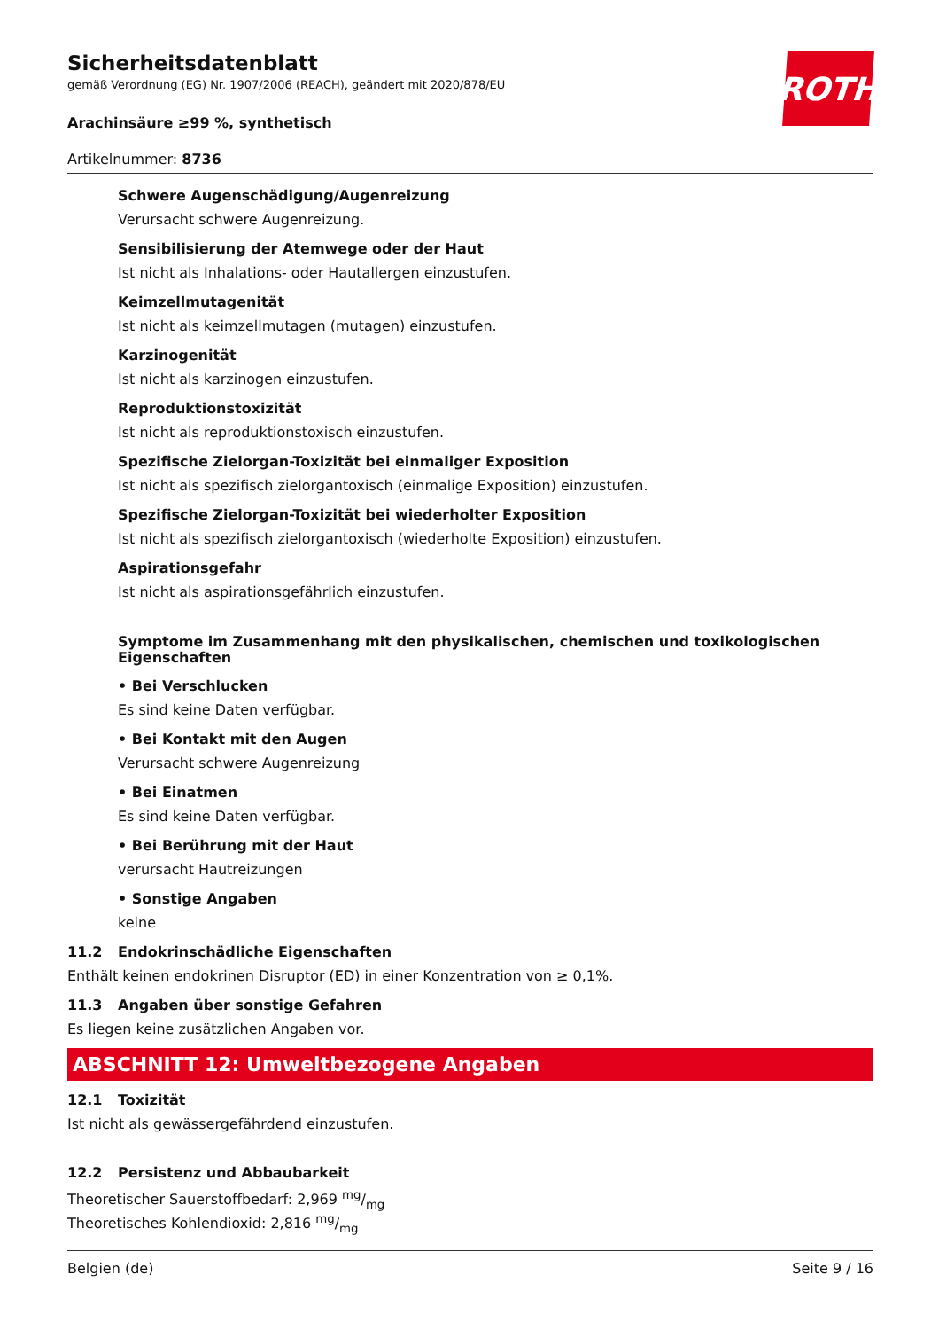Sicherheitsdatenblatt
gemäß Verordnung (EG) Nr. 1907/2006 (REACH), geändert mit 2020/878/EU
Arachinsäure ≥99 %, synthetisch
Artikelnummer: 8736
ROTH
Schwere Augenschädigung/Augenreizung
Verursacht schwere Augenreizung.
Sensibilisierung der Atemwege oder der Haut
Ist nicht als Inhalations- oder Hautallergen einzustufen.
Keimzellmutagenität
Ist nicht als keimzellmutagen (mutagen) einzustufen.
Karzinogenität
Ist nicht als karzinogen einzustufen.
Reproduktionstoxizität
Ist nicht als reproduktionstoxisch einzustufen.
Spezifische Zielorgan-Toxizität bei einmaliger Exposition
Ist nicht als spezifisch zielorgantoxisch (einmalige Exposition) einzustufen.
Spezifische Zielorgan-Toxizität bei wiederholter Exposition
Ist nicht als spezifisch zielorgantoxisch (wiederholte Exposition) einzustufen.
Aspirationsgefahr
Ist nicht als aspirationsgefährlich einzustufen.
Symptome im Zusammenhang mit den physikalischen, chemischen und toxikologischen Eigenschaften
• Bei Verschlucken
Es sind keine Daten verfügbar.
• Bei Kontakt mit den Augen
Verursacht schwere Augenreizung
• Bei Einatmen
Es sind keine Daten verfügbar.
• Bei Berührung mit der Haut
verursacht Hautreizungen
• Sonstige Angaben
keine
11.2 Endokrinschädliche Eigenschaften
Enthält keinen endokrinen Disruptor (ED) in einer Konzentration von ≥ 0,1%.
11.3 Angaben über sonstige Gefahren
Es liegen keine zusätzlichen Angaben vor.
ABSCHNITT 12: Umweltbezogene Angaben
12.1 Toxizität
Ist nicht als gewässergefährdend einzustufen.
12.2 Persistenz und Abbaubarkeit
Theoretischer Sauerstoffbedarf: 2,969 mg/mg
Theoretisches Kohlendioxid: 2,816 mg/mg
Belgien (de) Seite 9 / 16